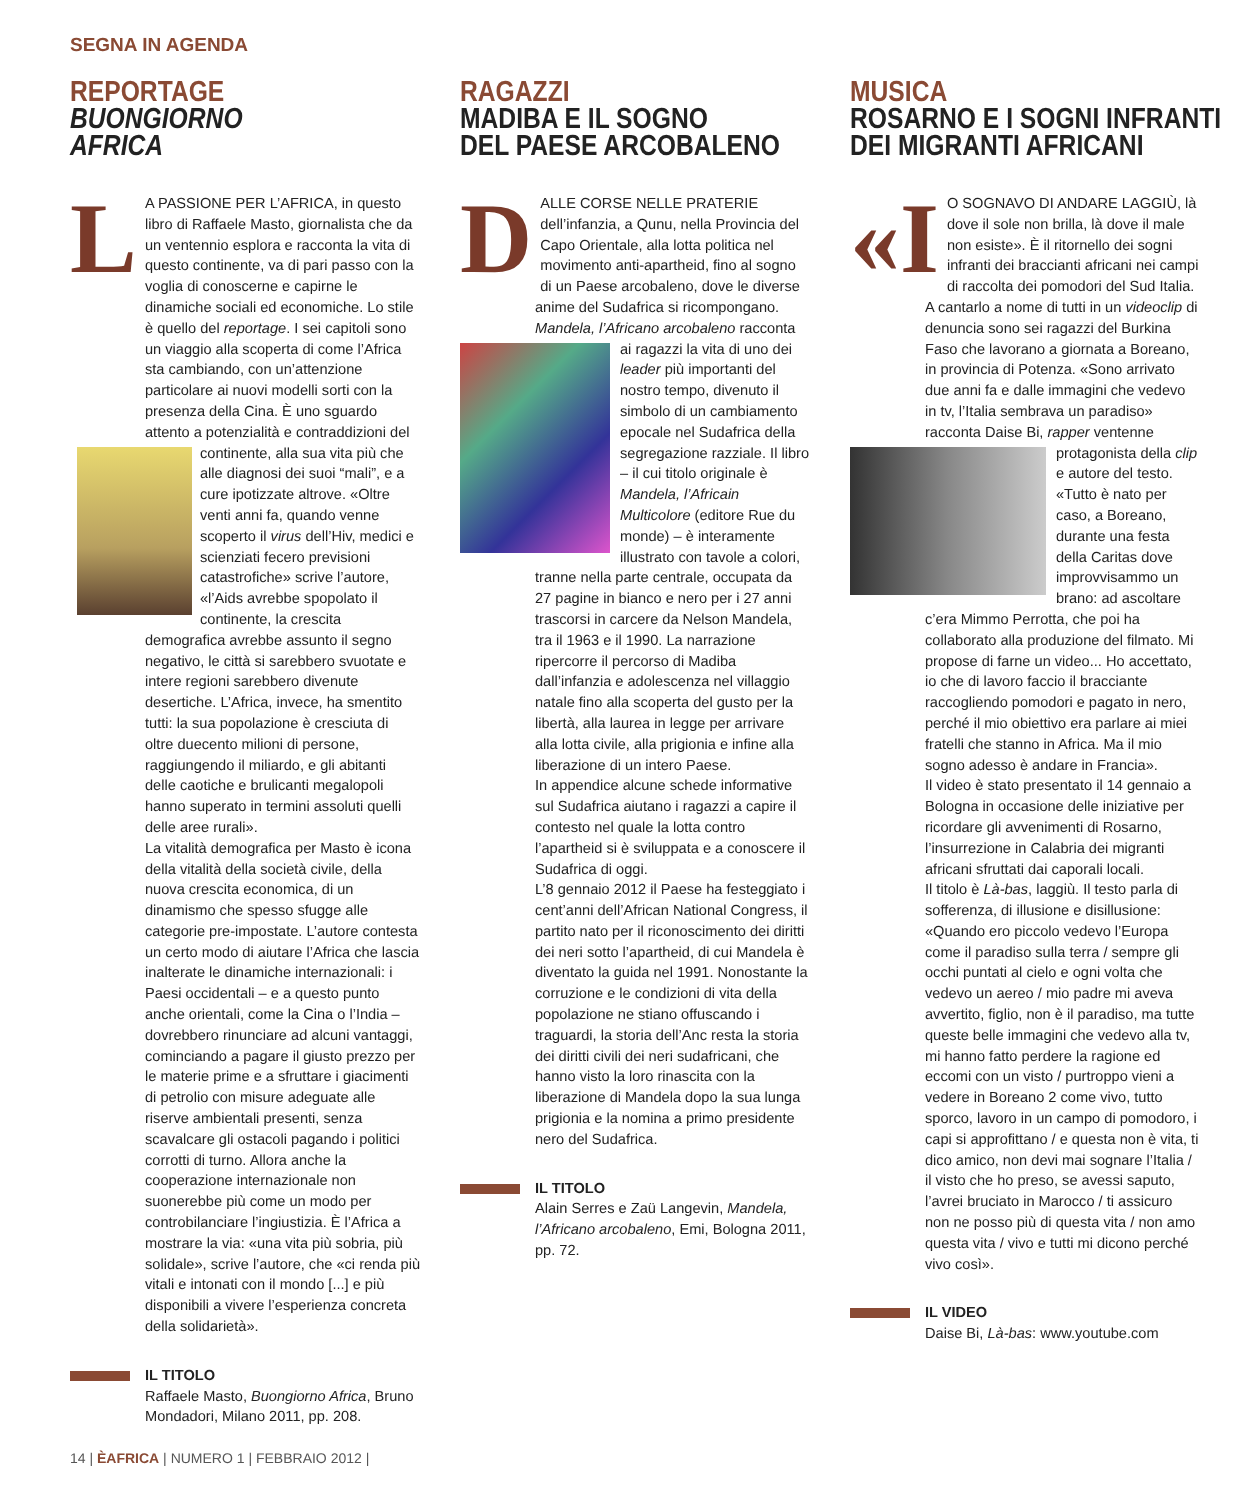SEGNA IN AGENDA
REPORTAGE
BUONGIORNO
AFRICA
LA PASSIONE PER L’AFRICA, in questo libro di Raffaele Masto, giornalista che da un ventennio esplora e racconta la vita di questo continente, va di pari passo con la voglia di conoscerne e capirne le dinamiche sociali ed economiche. Lo stile è quello del reportage. I sei capitoli sono un viaggio alla scoperta di come l’Africa sta cambiando, con un’attenzione particolare ai nuovi modelli sorti con la presenza della Cina. È uno sguardo attento a potenzialità e contraddizioni del continente, alla sua vita più che alle diagnosi dei suoi “mali”, e a cure ipotizzate altrove. «Oltre venti anni fa, quando venne scoperto il virus dell’Hiv, medici e scienziati fecero previsioni catastrofiche» scrive l’autore, «l’Aids avrebbe spopolato il continente, la crescita demografica avrebbe assunto il segno negativo, le città si sarebbero svuotate e intere regioni sarebbero divenute desertiche. L’Africa, invece, ha smentito tutti: la sua popolazione è cresciuta di oltre duecento milioni di persone, raggiungendo il miliardo, e gli abitanti delle caotiche e brulicanti megalopoli hanno superato in termini assoluti quelli delle aree rurali».
La vitalità demografica per Masto è icona della vitalità della società civile, della nuova crescita economica, di un dinamismo che spesso sfugge alle categorie pre-impostate. L’autore contesta un certo modo di aiutare l’Africa che lascia inalterate le dinamiche internazionali: i Paesi occidentali – e a questo punto anche orientali, come la Cina o l’India – dovrebbero rinunciare ad alcuni vantaggi, cominciando a pagare il giusto prezzo per le materie prime e a sfruttare i giacimenti di petrolio con misure adeguate alle riserve ambientali presenti, senza scavalcare gli ostacoli pagando i politici corrotti di turno. Allora anche la cooperazione internazionale non suonerebbe più come un modo per controbilanciare l’ingiustizia. È l’Africa a mostrare la via: «una vita più sobria, più solidale», scrive l’autore, che «ci renda più vitali e intonati con il mondo [...] e più disponibili a vivere l’esperienza concreta della solidarietà».
IL TITOLO
Raffaele Masto, Buongiorno Africa, Bruno Mondadori, Milano 2011, pp. 208.
RAGAZZI
MADIBA E IL SOGNO
DEL PAESE ARCOBALENO
DALLE CORSE NELLE PRATERIE dell’infanzia, a Qunu, nella Provincia del Capo Orientale, alla lotta politica nel movimento anti-apartheid, fino al sogno di un Paese arcobaleno, dove le diverse anime del Sudafrica si ricompongano. Mandela, l’Africano arcobaleno racconta ai ragazzi la vita di uno dei leader più importanti del nostro tempo, divenuto il simbolo di un cambiamento epocale nel Sudafrica della segregazione razziale. Il libro – il cui titolo originale è Mandela, l’Africain Multicolore (editore Rue du monde) – è interamente illustrato con tavole a colori, tranne nella parte centrale, occupata da 27 pagine in bianco e nero per i 27 anni trascorsi in carcere da Nelson Mandela, tra il 1963 e il 1990. La narrazione ripercorre il percorso di Madiba dall’infanzia e adolescenza nel villaggio natale fino alla scoperta del gusto per la libertà, alla laurea in legge per arrivare alla lotta civile, alla prigionia e infine alla liberazione di un intero Paese.
In appendice alcune schede informative sul Sudafrica aiutano i ragazzi a capire il contesto nel quale la lotta contro l’apartheid si è sviluppata e a conoscere il Sudafrica di oggi.
L’8 gennaio 2012 il Paese ha festeggiato i cent’anni dell’African National Congress, il partito nato per il riconoscimento dei diritti dei neri sotto l’apartheid, di cui Mandela è diventato la guida nel 1991. Nonostante la corruzione e le condizioni di vita della popolazione ne stiano offuscando i traguardi, la storia dell’Anc resta la storia dei diritti civili dei neri sudafricani, che hanno visto la loro rinascita con la liberazione di Mandela dopo la sua lunga prigionia e la nomina a primo presidente nero del Sudafrica.
IL TITOLO
Alain Serres e Zaü Langevin, Mandela, l’Africano arcobaleno, Emi, Bologna 2011, pp. 72.
MUSICA
ROSARNO E I SOGNI INFRANTI
DEI MIGRANTI AFRICANI
«I O SOGNAVO DI ANDARE LAGGIÙ, là dove il sole non brilla, là dove il male non esiste». È il ritornello dei sogni infranti dei braccianti africani nei campi di raccolta dei pomodori del Sud Italia. A cantarlo a nome di tutti in un videoclip di denuncia sono sei ragazzi del Burkina Faso che lavorano a giornata a Boreano, in provincia di Potenza. «Sono arrivato due anni fa e dalle immagini che vedevo in tv, l’Italia sembrava un paradiso» racconta Daise Bi, rapper ventenne protagonista della clip e autore del testo. «Tutto è nato per caso, a Boreano, durante una festa della Caritas dove improvvisammo un brano: ad ascoltare c’era Mimmo Perrotta, che poi ha collaborato alla produzione del filmato. Mi propose di farne un video... Ho accettato, io che di lavoro faccio il bracciante raccogliendo pomodori e pagato in nero, perché il mio obiettivo era parlare ai miei fratelli che stanno in Africa. Ma il mio sogno adesso è andare in Francia».
Il video è stato presentato il 14 gennaio a Bologna in occasione delle iniziative per ricordare gli avvenimenti di Rosarno, l’insurrezione in Calabria dei migranti africani sfruttati dai caporali locali.
Il titolo è Là-bas, laggiù. Il testo parla di sofferenza, di illusione e disillusione: «Quando ero piccolo vedevo l’Europa come il paradiso sulla terra / sempre gli occhi puntati al cielo e ogni volta che vedevo un aereo / mio padre mi aveva avvertito, figlio, non è il paradiso, ma tutte queste belle immagini che vedevo alla tv, mi hanno fatto perdere la ragione ed eccomi con un visto / purtroppo vieni a vedere in Boreano 2 come vivo, tutto sporco, lavoro in un campo di pomodoro, i capi si approfittano / e questa non è vita, ti dico amico, non devi mai sognare l’Italia / il visto che ho preso, se avessi saputo, l’avrei bruciato in Marocco / ti assicuro non ne posso più di questa vita / non amo questa vita / vivo e tutti mi dicono perché vivo così».
IL VIDEO
Daise Bi, Là-bas: www.youtube.com
14 | ÈAFRICA | NUMERO 1 | FEBBRAIO 2012 |